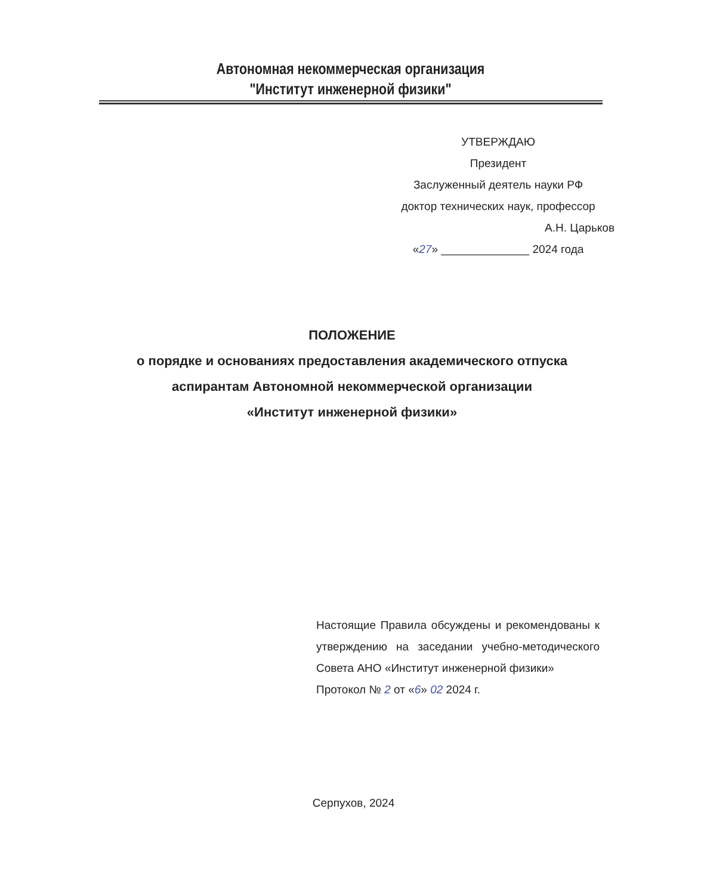Автономная некоммерческая организация
"Институт инженерной физики"
УТВЕРЖДАЮ
Президент
Заслуженный деятель науки РФ
доктор технических наук, профессор
А.Н. Царьков
«27» ______________ 2024 года
ПОЛОЖЕНИЕ
о порядке и основаниях предоставления академического отпуска
аспирантам Автономной некоммерческой организации
«Институт инженерной физики»
Настоящие Правила обсуждены и рекомендованы к утверждению на заседании учебно-методического Совета АНО «Институт инженерной физики»
Протокол № 2 от «6» 02 2024 г.
Серпухов, 2024